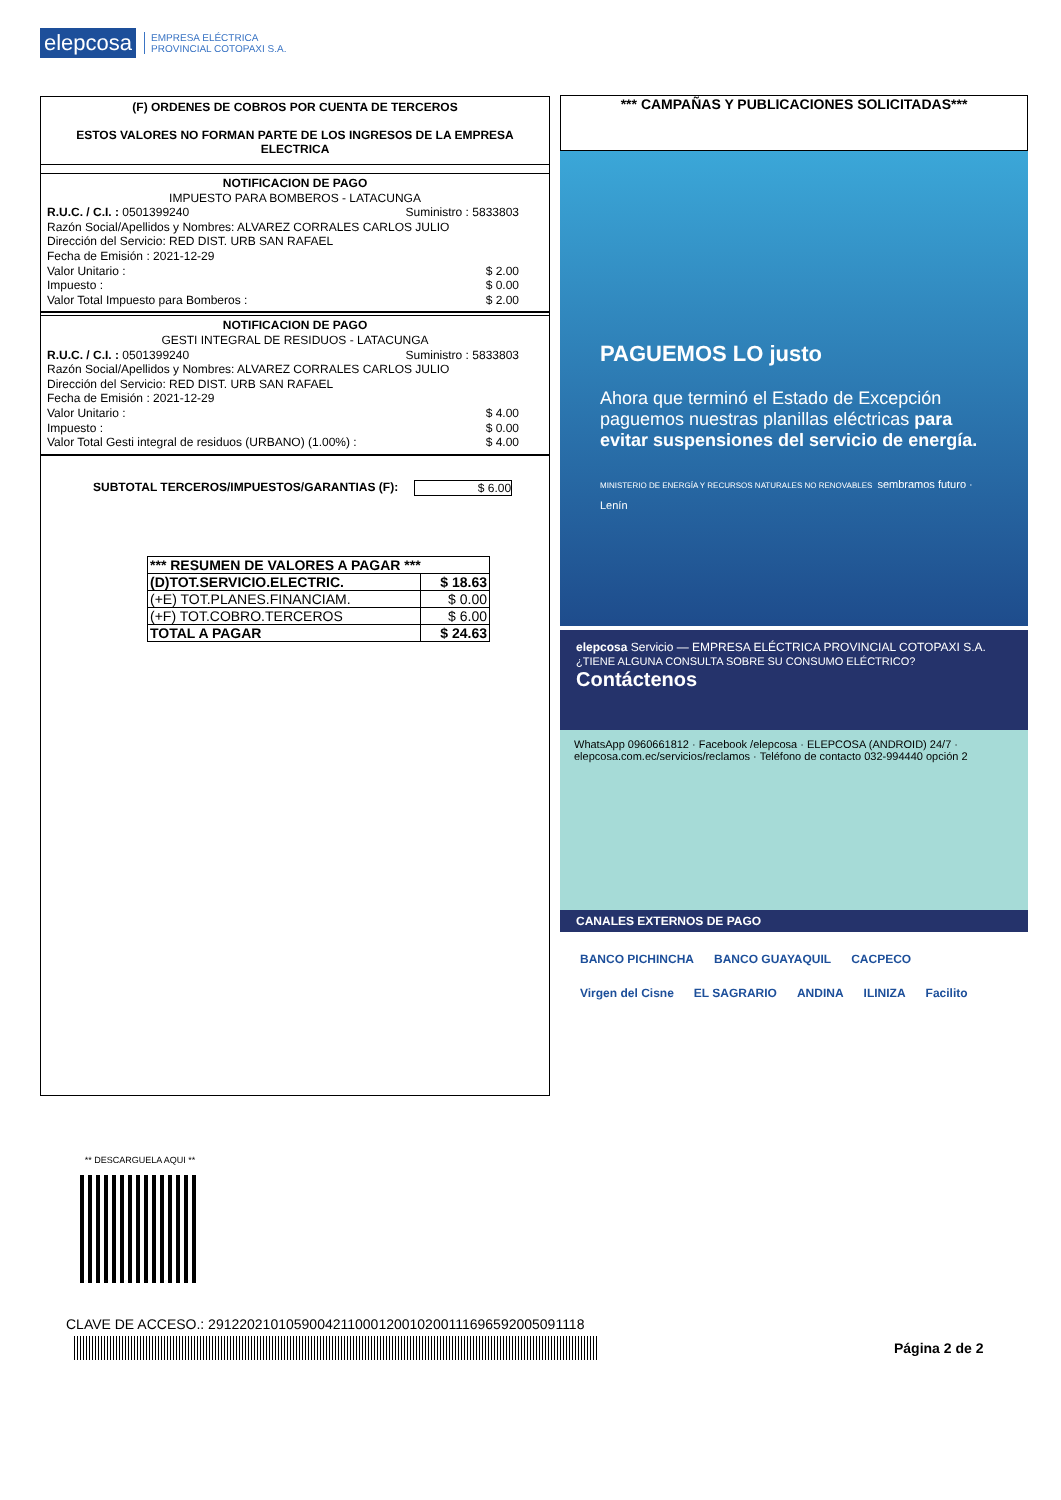elepcosa EMPRESA ELÉCTRICA
PROVINCIAL COTOPAXI S.A.
(F) ORDENES DE COBROS POR CUENTA DE TERCEROS
ESTOS VALORES NO FORMAN PARTE DE LOS INGRESOS DE LA EMPRESA
ELECTRICA
NOTIFICACION DE PAGO
IMPUESTO PARA BOMBEROS - LATACUNGA
R.U.C. / C.I. : 0501399240 Suministro : 5833803
Razón Social/Apellidos y Nombres: ALVAREZ CORRALES CARLOS JULIO
Dirección del Servicio: RED DIST. URB SAN RAFAEL
Fecha de Emisión : 2021-12-29
Valor Unitario : $ 2.00
Impuesto : $ 0.00
Valor Total Impuesto para Bomberos : $ 2.00
NOTIFICACION DE PAGO
GESTI INTEGRAL DE RESIDUOS - LATACUNGA
R.U.C. / C.I. : 0501399240 Suministro : 5833803
Razón Social/Apellidos y Nombres: ALVAREZ CORRALES CARLOS JULIO
Dirección del Servicio: RED DIST. URB SAN RAFAEL
Fecha de Emisión : 2021-12-29
Valor Unitario : $ 4.00
Impuesto : $ 0.00
Valor Total Gesti integral de residuos (URBANO) (1.00%) : $ 4.00
SUBTOTAL TERCEROS/IMPUESTOS/GARANTIAS (F): $ 6.00
| *** RESUMEN DE VALORES A PAGAR *** | |
| --- | --- |
| (D)TOT.SERVICIO.ELECTRIC. | $ 18.63 |
| (+E) TOT.PLANES.FINANCIAM. | $ 0.00 |
| (+F) TOT.COBRO.TERCEROS | $ 6.00 |
| TOTAL A PAGAR | $ 24.63 |
*** CAMPAÑAS Y PUBLICACIONES SOLICITADAS***
PAGUEMOS LO justo
Ahora que terminó el Estado de Excepción paguemos nuestras planillas eléctricas para evitar suspensiones del servicio de energía.
MINISTERIO DE ENERGÍA Y RECURSOS NATURALES NO RENOVABLES sembramos futuro · Lenín
elepcosa Servicio — EMPRESA ELÉCTRICA PROVINCIAL COTOPAXI S.A.
¿TIENE ALGUNA CONSULTA SOBRE SU CONSUMO ELÉCTRICO? Contáctenos
WhatsApp 0960661812 · Facebook /elepcosa · ELEPCOSA (ANDROID) 24/7 · elepcosa.com.ec/servicios/reclamos · Teléfono de contacto 032-994440 opción 2
CANALES EXTERNOS DE PAGO
BANCO PICHINCHA BANCO GUAYAQUIL CACPECO Virgen del Cisne EL SAGRARIO ANDINA ILINIZA Facilito
** DESCARGUELA AQUI **
CLAVE DE ACCESO.: 2912202101059004211000120010200111696592005091118
Página 2 de 2